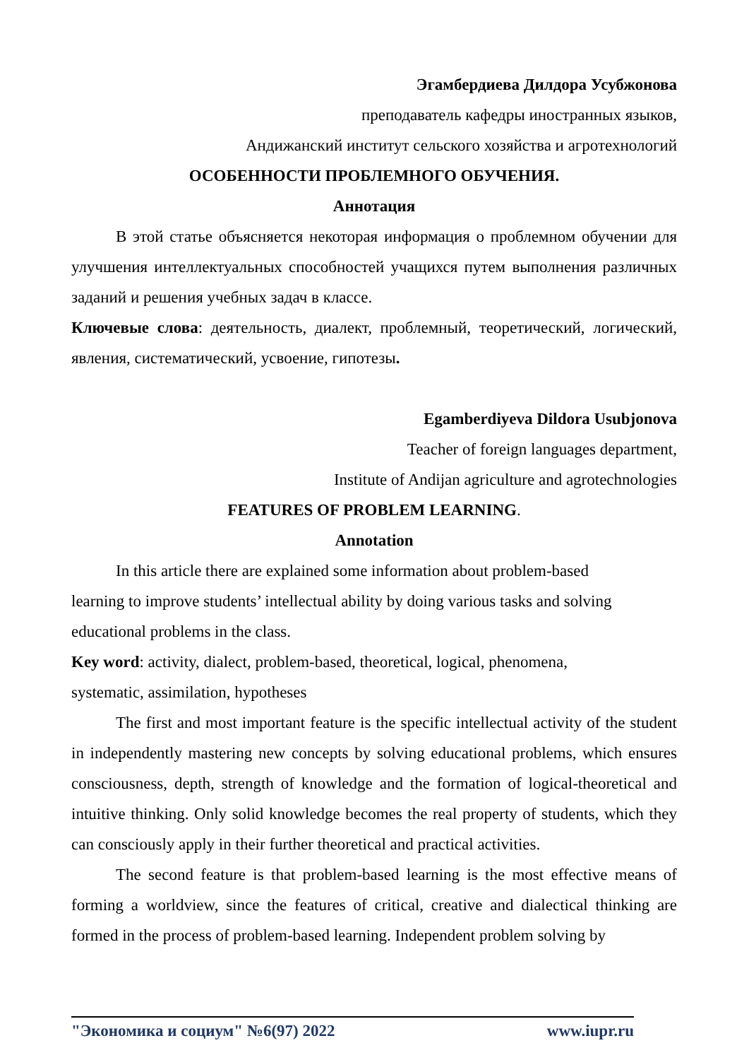Эгамбердиева Дилдора Усубжонова
преподаватель кафедры иностранных языков,
Андижанский институт сельского хозяйства и агротехнологий
ОСОБЕННОСТИ ПРОБЛЕМНОГО ОБУЧЕНИЯ.
Аннотация
В этой статье объясняется некоторая информация о проблемном обучении для улучшения интеллектуальных способностей учащихся путем выполнения различных заданий и решения учебных задач в классе.
Ключевые слова: деятельность, диалект, проблемный, теоретический, логический, явления, систематический, усвоение, гипотезы.
Egamberdiyeva Dildora Usubjonova
Teacher of foreign languages department,
Institute of Andijan agriculture and agrotechnologies
FEATURES OF PROBLEM LEARNING.
Annotation
In this article there are explained some information about problem-based learning to improve students’ intellectual ability by doing various tasks and solving educational problems in the class.
Key word: activity, dialect, problem-based, theoretical, logical, phenomena, systematic, assimilation, hypotheses
The first and most important feature is the specific intellectual activity of the student in independently mastering new concepts by solving educational problems, which ensures consciousness, depth, strength of knowledge and the formation of logical-theoretical and intuitive thinking. Only solid knowledge becomes the real property of students, which they can consciously apply in their further theoretical and practical activities.
The second feature is that problem-based learning is the most effective means of forming a worldview, since the features of critical, creative and dialectical thinking are formed in the process of problem-based learning. Independent problem solving by
"Экономика и социум" №6(97) 2022 www.iupr.ru